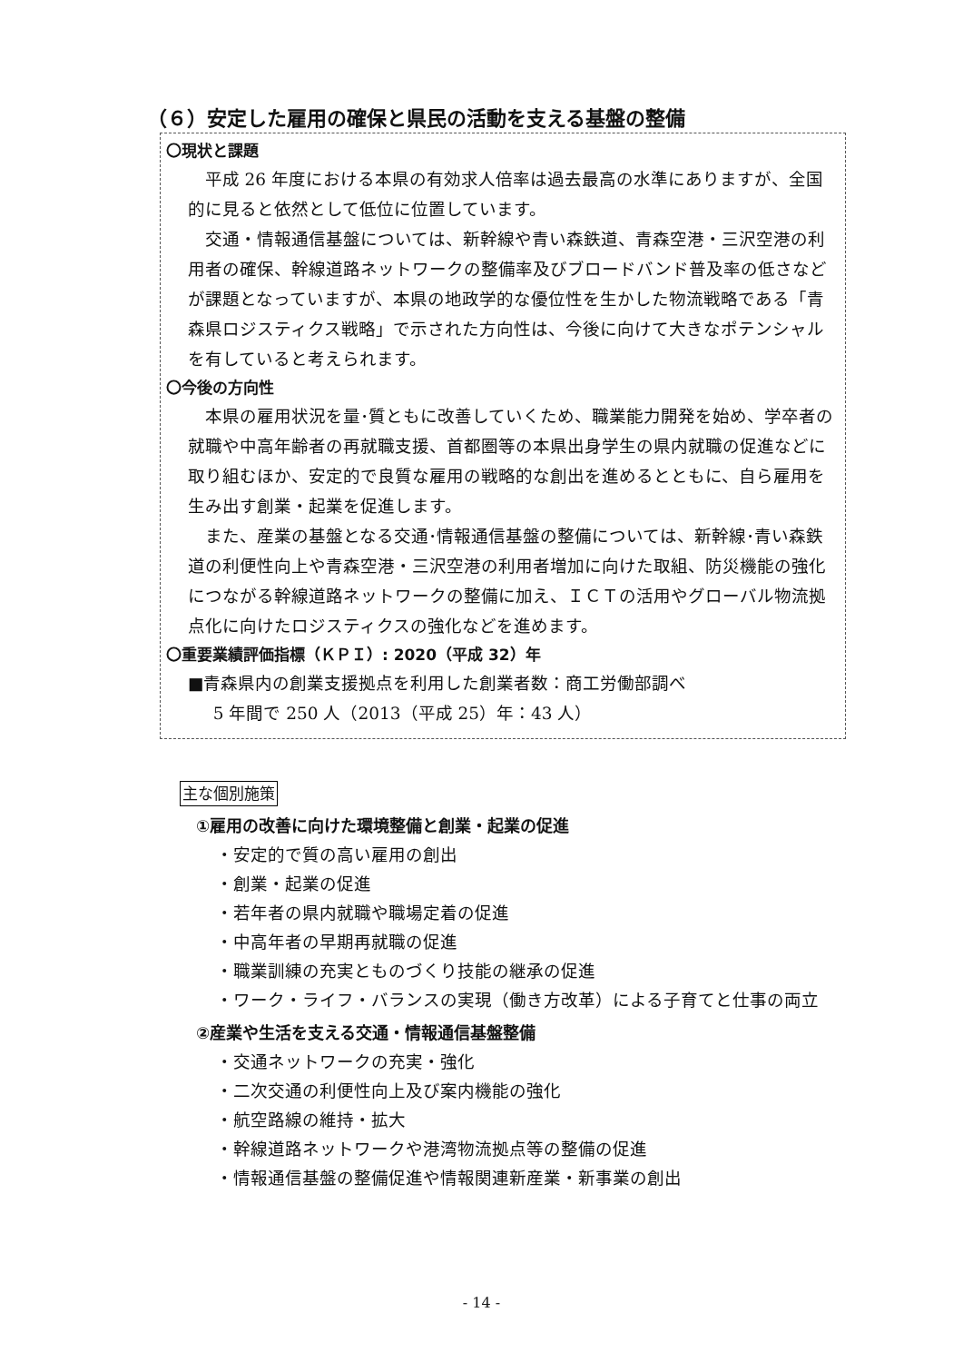（６）安定した雇用の確保と県民の活動を支える基盤の整備
〇現状と課題
平成 26 年度における本県の有効求人倍率は過去最高の水準にありますが、全国的に見ると依然として低位に位置しています。
交通・情報通信基盤については、新幹線や青い森鉄道、青森空港・三沢空港の利用者の確保、幹線道路ネットワークの整備率及びブロードバンド普及率の低さなどが課題となっていますが、本県の地政学的な優位性を生かした物流戦略である「青森県ロジスティクス戦略」で示された方向性は、今後に向けて大きなポテンシャルを有していると考えられます。
〇今後の方向性
本県の雇用状況を量･質ともに改善していくため、職業能力開発を始め、学卒者の就職や中高年齢者の再就職支援、首都圏等の本県出身学生の県内就職の促進などに取り組むほか、安定的で良質な雇用の戦略的な創出を進めるとともに、自ら雇用を生み出す創業・起業を促進します。
また、産業の基盤となる交通･情報通信基盤の整備については、新幹線･青い森鉄道の利便性向上や青森空港・三沢空港の利用者増加に向けた取組、防災機能の強化につながる幹線道路ネットワークの整備に加え、ＩＣＴの活用やグローバル物流拠点化に向けたロジスティクスの強化などを進めます。
〇重要業績評価指標（ＫＰＩ）: 2020（平成 32）年
■青森県内の創業支援拠点を利用した創業者数：商工労働部調べ
5 年間で 250 人（2013（平成 25）年：43 人）
主な個別施策
①雇用の改善に向けた環境整備と創業・起業の促進
・安定的で質の高い雇用の創出
・創業・起業の促進
・若年者の県内就職や職場定着の促進
・中高年者の早期再就職の促進
・職業訓練の充実とものづくり技能の継承の促進
・ワーク・ライフ・バランスの実現（働き方改革）による子育てと仕事の両立
②産業や生活を支える交通・情報通信基盤整備
・交通ネットワークの充実・強化
・二次交通の利便性向上及び案内機能の強化
・航空路線の維持・拡大
・幹線道路ネットワークや港湾物流拠点等の整備の促進
・情報通信基盤の整備促進や情報関連新産業・新事業の創出
- 14 -